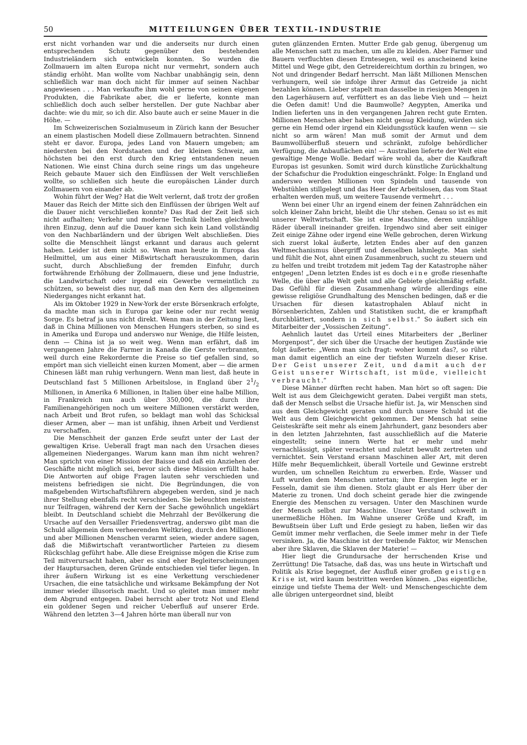50 MITTEILUNGEN ÜBER TEXTIL-INDUSTRIE
erst nicht vorhanden war und die anderseits nur durch einen entsprechenden Schutz gegenüber den bestehenden Industrieländern sich entwickeln konnten. So wurden die Zollmauern im alten Europa nicht nur vermehrt, sondern auch ständig erhöht. Man wollte vom Nachbar unabhängig sein, denn schließlich war man doch nicht für immer auf seinen Nachbar angewiesen . . . Man verkaufte ihm wohl gerne von seinen eigenen Produkten, die Fabrikate aber, die er lieferte, konnte man schließlich doch auch selber herstellen. Der gute Nachbar aber dachte: wie du mir, so ich dir. Also baute auch er seine Mauer in die Höhe. —
Im Schweizerischen Sozialmuseum in Zürich kann der Besucher an einem plastischen Modell diese Zollmauern betrachten. Sinnend steht er davor. Europa, jedes Land von Mauern umgeben; am niedersten bei den Nordstaaten und der kleinen Schweiz, am höchsten bei den erst durch den Krieg entstandenen neuen Nationen. Wie einst China durch seine rings um das ungeheure Reich gebaute Mauer sich den Einflüssen der Welt verschließen wollte, so schließen sich heute die europäischen Länder durch Zollmauern von einander ab.
Wohin führt der Weg? Hat die Welt verlernt, daß trotz der großen Mauer das Reich der Mitte sich den Einflüssen der übrigen Welt auf die Dauer nicht verschließen konnte? Das Rad der Zeit ließ sich nicht aufhalten; Verkehr und moderne Technik hielten gleichwohl ihren Einzug, denn auf die Dauer kann sich kein Land vollständig von den Nachbarländern und der übrigen Welt abschließen. Dies sollte die Menschheit längst erkannt und daraus auch gelernt haben. Leider ist dem nicht so. Wenn man heute in Europa das Heilmittel, um aus einer Mißwirtschaft herauszukommen, darin sucht, durch Abschließung der fremden Einfuhr, durch fortwährende Erhöhung der Zollmauern, diese und jene Industrie, die Landwirtschaft oder irgend ein Gewerbe vermeintlich zu schützen, so beweist dies nur, daß man den Kern des allgemeinen Niederganges nicht erkannt hat.
Als im Oktober 1929 in New-York der erste Börsenkrach erfolgte, da machte man sich in Europa gar keine oder nur recht wenig Sorge. Es betraf ja uns nicht direkt. Wenn man in der Zeitung liest, daß in China Millionen von Menschen Hungers sterben, so sind es in Amerika und Europa und anderswo nur Wenige, die Hilfe leisten, denn — China ist ja so weit weg. Wenn man erfährt, daß im vergangenen Jahre die Farmer in Kanada die Gerste verbrannten, weil durch eine Rekordernte die Preise so tief gefallen sind, so empört man sich vielleicht einen kurzen Moment, aber — die armen Chinesen läßt man ruhig verhungern. Wenn man liest, daß heute in Deutschland fast 5 Millionen Arbeitslose, in England über 21/2 Millionen, in Amerika 6 Millionen, in Italien über eine halbe Million, in Frankreich nun auch über 350,000, die durch ihre Familienangehörigen noch um weitere Millionen verstärkt werden, nach Arbeit und Brot rufen, so beklagt man wohl das Schicksal dieser Armen, aber — man ist unfähig, ihnen Arbeit und Verdienst zu verschaffen.
Die Menschheit der ganzen Erde seufzt unter der Last der gewaltigen Krise. Ueberall fragt man nach den Ursachen dieses allgemeinen Niederganges. Warum kann man ihm nicht wehren? Man spricht von einer Mission der Baisse und daß ein Anziehen der Geschäfte nicht möglich sei, bevor sich diese Mission erfüllt habe. Die Antworten auf obige Fragen lauten sehr verschieden und meistens befriedigen sie nicht. Die Begründungen, die von maßgebenden Wirtschaftsführern abgegeben werden, sind je nach ihrer Stellung ebenfalls recht verschieden. Sie beleuchten meistens nur Teilfragen, während der Kern der Sache gewöhnlich ungeklärt bleibt. In Deutschland schiebt die Mehrzahl der Bevölkerung die Ursache auf den Versailler Friedensvertrag, anderswo gibt man die Schuld allgemein dem verheerenden Weltkrieg, durch den Millionen und aber Millionen Menschen verarmt seien, wieder andere sagen, daß die Mißwirtschaft verantwortlicher Parteien zu diesem Rückschlag geführt habe. Alle diese Ereignisse mögen die Krise zum Teil mitverursacht haben, aber es sind eher Begleiterscheinungen der Hauptursachen, deren Gründe entschieden viel tiefer liegen. In ihrer äußern Wirkung ist es eine Verkettung verschiedener Ursachen, die eine tatsächliche und wirksame Bekämpfung der Not immer wieder illusorisch macht. Und so gleitet man immer mehr dem Abgrund entgegen. Dabei herrscht aber trotz Not und Elend ein goldener Segen und reicher Ueberfluß auf unserer Erde. Während den letzten 3—4 Jahren hörte man überall nur von
guten glänzenden Ernten. Mutter Erde gab genug, übergenug um alle Menschen satt zu machen, um alle zu kleiden. Aber Farmer und Bauern verfluchten diesen Erntesegen, weil es anscheinend keine Mittel und Wege gibt, den Getreidereichtum dorthin zu bringen, wo Not und dringender Bedarf herrscht. Man läßt Millionen Menschen verhungern, weil sie infolge ihrer Armut das Getreide ja nicht bezahlen können. Lieber stapelt man dasselbe in riesigen Mengen in den Lagerhäusern auf, verfüttert es an das liebe Vieh und — heizt die Oefen damit! Und die Baumwolle? Aegypten, Amerika und Indien lieferten uns in den vergangenen Jahren recht gute Ernten. Millionen Menschen aber haben nicht genug Kleidung, würden sich gerne ein Hemd oder irgend ein Kleidungsstück kaufen wenn — sie nicht so arm wären! Man muß somit der Armut und dem Baumwollüberfluß steuern und schränkt, zufolge behördlicher Verfügung, die Anbauflächen ein! — Australien lieferte der Welt eine gewaltige Menge Wolle. Bedarf wäre wohl da, aber die Kaufkraft Europas ist gesunken. Somit wird durch künstliche Zurückhaltung der Schafschur die Produktion eingeschränkt. Folge: In England und anderswo werden Millionen von Spindeln und tausende von Webstühlen stillgelegt und das Heer der Arbeitslosen, das vom Staat erhalten werden muß, um weitere Tausende vermehrt . . .
Wenn bei einer Uhr an irgend einem der feinen Zahnrädchen ein solch kleiner Zahn bricht, bleibt die Uhr stehen. Genau so ist es mit unserer Weltwirtschaft. Sie ist eine Maschine, deren unzählige Räder überall ineinander greifen. Irgendwo sind aber seit einiger Zeit einige Zähne oder irgend eine Welle gebrochen, deren Wirkung sich zuerst lokal äußerte, letzten Endes aber auf den ganzen Weltmechanismus übergriff und denselben lahmlegte. Man sieht und fühlt die Not, ahnt einen Zusammenbruch, sucht zu steuern und zu helfen und treibt trotzdem mit jedem Tag der Katastrophe näher entgegen! „Denn letzten Endes ist es doch eine große riesenhafte Welle, die über alle Welt geht und alle Gebiete gleichmäßig erfaßt. Das Gefühl für diesen Zusammenhang würde allerdings eine gewisse religiöse Grundhaltung des Menschen bedingen, daß er die Ursachen für diesen katastrophalen Ablauf nicht in Börsenberichten, Zahlen und Statistiken sucht, die er krampfhaft durchblättert, sondern in sich selbst.“ So äußert sich ein Mitarbeiter der „Vossischen Zeitung“.
Aehnlich lautet das Urteil eines Mitarbeiters der „Berliner Morgenpost“, der sich über die Ursache der heutigen Zustände wie folgt äußerte: „Wenn man sich fragt: woher kommt das?, so rührt man damit eigentlich an eine der tiefsten Wurzeln dieser Krise. Der Geist unserer Zeit, und damit auch der Geist unserer Wirtschaft, ist müde, vielleicht verbraucht.“
Diese Männer dürften recht haben. Man hört so oft sagen: Die Welt ist aus dem Gleichgewicht geraten. Dabei vergißt man stets, daß der Mensch selbst die Ursache hiefür ist. Ja, wir Menschen sind aus dem Gleichgewicht geraten und durch unsere Schuld ist die Welt aus dem Gleichgewicht gekommen. Der Mensch hat seine Geisteskräfte seit mehr als einem Jahrhundert, ganz besonders aber in den letzten Jahrzehnten, fast ausschließlich auf die Materie eingestellt; seine innern Werte hat er mehr und mehr vernachlässigt, später verachtet und zuletzt bewußt zertreten und vernichtet. Sein Verstand ersann Maschinen aller Art, mit deren Hilfe mehr Bequemlichkeit, überall Vorteile und Gewinne erstrebt wurden, um schnellen Reichtum zu erwerben. Erde, Wasser und Luft wurden dem Menschen untertan; ihre Energien legte er in Fesseln, damit sie ihm dienen. Stolz glaubt er als Herr über der Materie zu tronen. Und doch scheint gerade hier die zwingende Energie des Menschen zu versagen. Unter den Maschinen wurde der Mensch selbst zur Maschine. Unser Verstand schweift in unermeßliche Höhen. Im Wahne unserer Größe und Kraft, im Bewußtsein über Luft und Erde gesiegt zu haben, ließen wir das Gemüt immer mehr verflachen, die Seele immer mehr in der Tiefe versinken. Ja, die Maschine ist der treibende Faktor, wir Menschen aber ihre Sklaven, die Sklaven der Materie! —
Hier liegt die Grundursache der herrschenden Krise und Zerrüttung! Die Tatsache, daß das, was uns heute in Wirtschaft und Politik als Krise begegnet, der Ausfluß einer großen geistigen Krise ist, wird kaum bestritten werden können. „Das eigentliche, einzige und tiefste Thema der Welt- und Menschengeschichte dem alle übrigen untergeordnet sind, bleibt